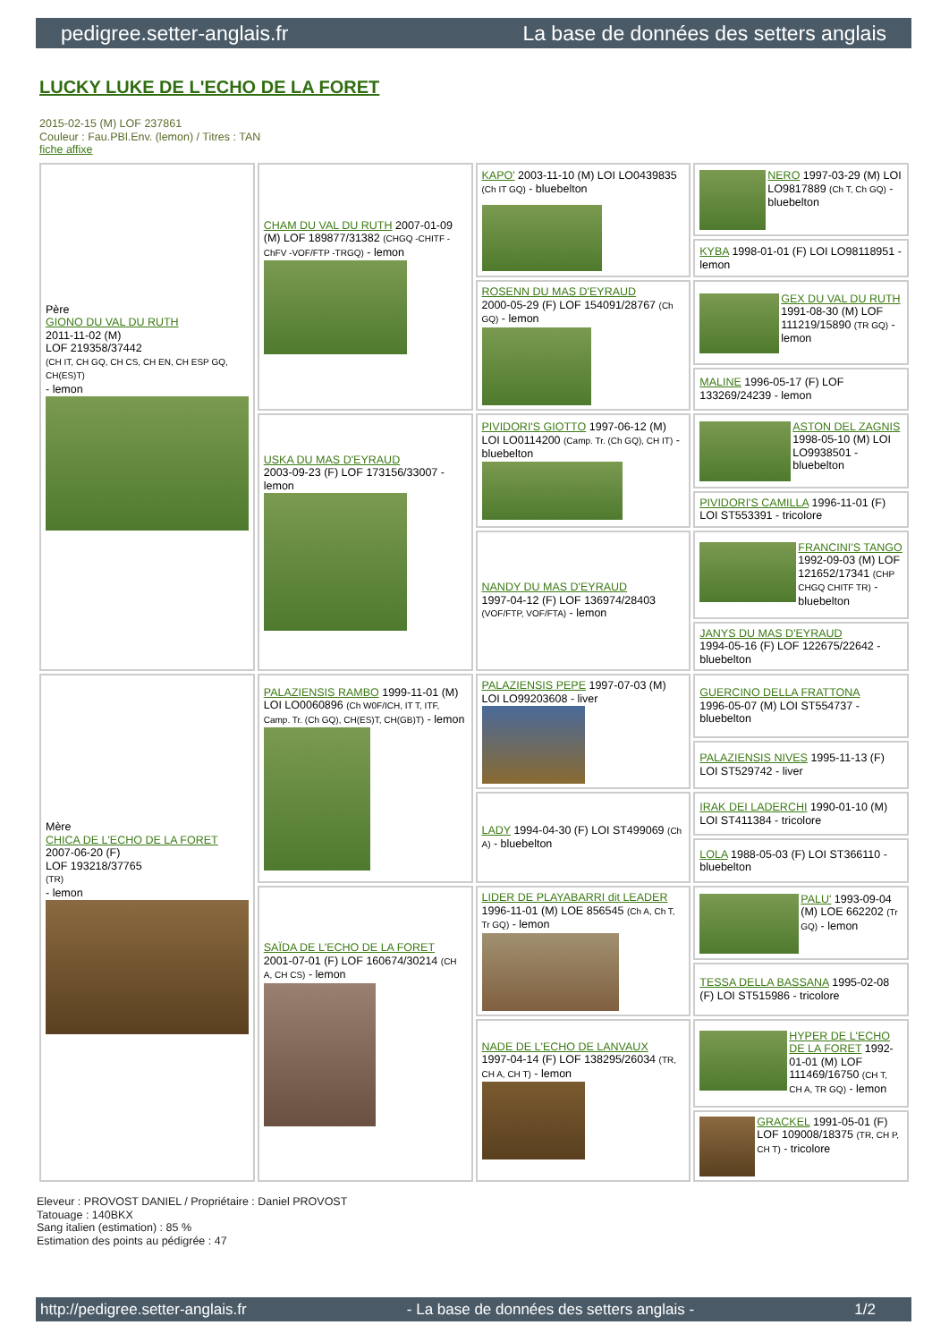pedigree.setter-anglais.fr La base de données des setters anglais
LUCKY LUKE DE L'ECHO DE LA FORET
2015-02-15 (M) LOF 237861
Couleur : Fau.PBl.Env. (lemon) / Titres : TAN
fiche affixe
| Père GIONO DU VAL DU RUTH 2011-11-02 (M) LOF 219358/37442 (CH IT, CH GQ, CH CS, CH EN, CH ESP GQ, CH(ES)T) - lemon | CHAM DU VAL DU RUTH 2007-01-09 (M) LOF 189877/31382 (CHGQ -CHITF -ChFV -VOF/FTP -TRGQ) - lemon | KAPO' 2003-11-10 (M) LOI LO0439835 (Ch IT GQ) - bluebelton | NERO 1997-03-29 (M) LOI LO9817889 (Ch T, Ch GQ) - bluebelton |
| | | | KYBA 1998-01-01 (F) LOI LO98118951 - lemon |
| | | ROSENN DU MAS D'EYRAUD 2000-05-29 (F) LOF 154091/28767 (Ch GQ) - lemon | GEX DU VAL DU RUTH 1991-08-30 (M) LOF 111219/15890 (TR GQ) - lemon |
| | | | MALINE 1996-05-17 (F) LOF 133269/24239 - lemon |
| | USKA DU MAS D'EYRAUD 2003-09-23 (F) LOF 173156/33007 - lemon | PIVIDORI'S GIOTTO 1997-06-12 (M) LOI LO0114200 (Camp. Tr. (Ch GQ), CH IT) - bluebelton | ASTON DEL ZAGNIS 1998-05-10 (M) LOI LO9938501 - bluebelton |
| | | | PIVIDORI'S CAMILLA 1996-11-01 (F) LOI ST553391 - tricolore |
| | | NANDY DU MAS D'EYRAUD 1997-04-12 (F) LOF 136974/28403 (VOF/FTP, VOF/FTA) - lemon | FRANCINI'S TANGO 1992-09-03 (M) LOF 121652/17341 (CHP CHGQ CHITF TR) - bluebelton |
| | | | JANYS DU MAS D'EYRAUD 1994-05-16 (F) LOF 122675/22642 - bluebelton |
| Mère CHICA DE L'ECHO DE LA FORET 2007-06-20 (F) LOF 193218/37765 (TR) - lemon | PALAZIENSIS RAMBO 1999-11-01 (M) LOI LO0060896 (Ch W0F/ICH, IT T, ITF, Camp. Tr. (Ch GQ), CH(ES)T, CH(GB)T) - lemon | PALAZIENSIS PEPE 1997-07-03 (M) LOI LO99203608 - liver | GUERCINO DELLA FRATTONA 1996-05-07 (M) LOI ST554737 - bluebelton |
| | | | PALAZIENSIS NIVES 1995-11-13 (F) LOI ST529742 - liver |
| | | LADY 1994-04-30 (F) LOI ST499069 (Ch A) - bluebelton | IRAK DEI LADERCHI 1990-01-10 (M) LOI ST411384 - tricolore |
| | | | LOLA 1988-05-03 (F) LOI ST366110 - bluebelton |
| | SAÏDA DE L'ECHO DE LA FORET 2001-07-01 (F) LOF 160674/30214 (CH A, CH CS) - lemon | LIDER DE PLAYABARRI dit LEADER 1996-11-01 (M) LOE 856545 (Ch A, Ch T, Tr GQ) - lemon | PALU' 1993-09-04 (M) LOE 662202 (Tr GQ) - lemon |
| | | | TESSA DELLA BASSANA 1995-02-08 (F) LOI ST515986 - tricolore |
| | | NADE DE L'ECHO DE LANVAUX 1997-04-14 (F) LOF 138295/26034 (TR, CH A, CH T) - lemon | HYPER DE L'ECHO DE LA FORET 1992-01-01 (M) LOF 111469/16750 (CH T, CH A, TR GQ) - lemon |
| | | | GRACKEL 1991-05-01 (F) LOF 109008/18375 (TR, CH P, CH T) - tricolore |
Eleveur : PROVOST DANIEL / Propriétaire : Daniel PROVOST
Tatouage : 140BKX
Sang italien (estimation) : 85 %
Estimation des points au pédigrée : 47
http://pedigree.setter-anglais.fr - La base de données des setters anglais - 1/2